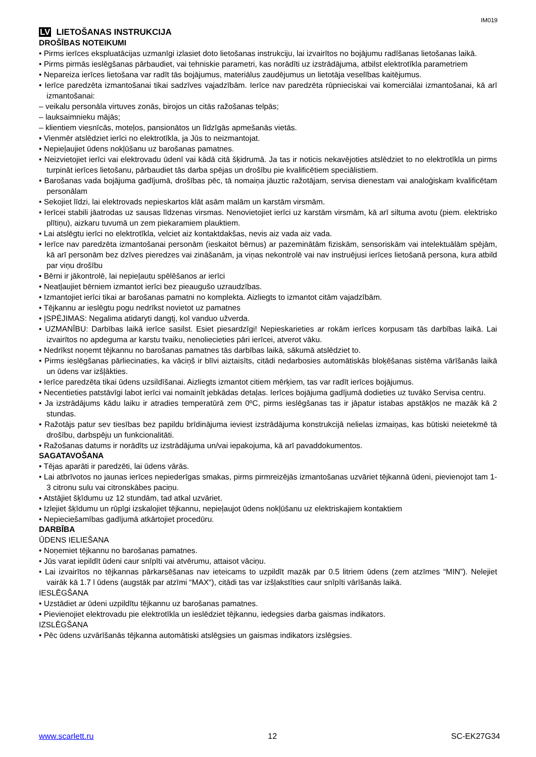IM019
LV LIETOŠANAS INSTRUKCIJA
DROŠĪBAS NOTEIKUMI
• Pirms ierīces ekspluatācijas uzmanīgi izlasiet doto lietošanas instrukciju, lai izvairītos no bojājumu radīšanas lietošanas laikā.
• Pirms pirmās ieslēgšanas pārbaudiet, vai tehniskie parametri, kas norādīti uz izstrādājuma, atbilst elektrotīkla parametriem
• Nepareiza ierīces lietošana var radīt tās bojājumus, materiālus zaudējumus un lietotāja veselības kaitējumus.
• Ierīce paredzēta izmantošanai tikai sadzīves vajadzībām. Ierīce nav paredzēta rūpnieciskai vai komerciālai izmantošanai, kā arī izmantošanai:
– veikalu personāla virtuves zonās, birojos un citās ražošanas telpās;
– lauksaimnieku mājās;
– klientiem viesnīcās, moteļos, pansionātos un līdzīgās apmešanās vietās.
• Vienmēr atslēdziet ierīci no elektrotīkla, ja Jūs to neizmantojat.
• Nepieļaujiet ūdens nokļūšanu uz barošanas pamatnes.
• Neizvietojiet ierīci vai elektrovadu ūdenī vai kādā citā šķidrumā. Ja tas ir noticis nekavējoties atslēdziet to no elektrotīkla un pirms turpināt ierīces lietošanu, pārbaudiet tās darba spējas un drošību pie kvalificētiem speciālistiem.
• Barošanas vada bojājuma gadījumā, drošības pēc, tā nomaiņa jāuztic ražotājam, servisa dienestam vai analoģiskam kvalificētam personālam
• Sekojiet līdzi, lai elektrovads nepieskartos klāt asām malām un karstām virsmām.
• Ierīcei stabili jāatrodas uz sausas līdzenas virsmas. Nenovietojiet ierīci uz karstām virsmām, kā arī siltuma avotu (piem. elektrisko plītiņu), aizkaru tuvumā un zem piekaramiem plauktiem.
• Lai atslēgtu ierīci no elektrotīkla, velciet aiz kontaktdakšas, nevis aiz vada aiz vada.
• Ierīce nav paredzēta izmantošanai personām (ieskaitot bērnus) ar pazeminātām fiziskām, sensoriskām vai intelektuālām spējām, kā arī personām bez dzīves pieredzes vai zināšanām, ja viņas nekontrolē vai nav instruējusi ierīces lietošanā persona, kura atbild par viņu drošību
• Bērni ir jākontrolē, lai nepieļautu spēlēšanos ar ierīci
• Neatļaujiet bērniem izmantot ierīci bez pieaugušo uzraudzības.
• Izmantojiet ierīci tikai ar barošanas pamatni no komplekta. Aizliegts to izmantot citām vajadzībām.
• Tējkannu ar ieslēgtu pogu nedrīkst novietot uz pamatnes
• ĮSPĖJIMAS: Negalima atidaryti dangtį, kol vanduo užverda.
• UZMANĪBU: Darbības laikā ierīce sasilst. Esiet piesardzīgi! Nepieskarieties ar rokām ierīces korpusam tās darbības laikā. Lai izvairītos no apdeguma ar karstu tvaiku, nenoliecieties pāri ierīcei, atverot vāku.
• Nedrīkst noņemt tējkannu no barošanas pamatnes tās darbības laikā, sākumā atslēdziet to.
• Pirms ieslēgšanas pārliecinaties, ka vāciņš ir blīvi aiztaisīts, citādi nedarbosies automātiskās bloķēšanas sistēma vārīšanās laikā un ūdens var izšļākties.
• Ierīce paredzēta tikai ūdens uzsildīšanai. Aizliegts izmantot citiem mērķiem, tas var radīt ierīces bojājumus.
• Necentieties patstāvīgi labot ierīci vai nomainīt jebkādas detaļas. Ierīces bojājuma gadījumā dodieties uz tuvāko Servisa centru.
• Ja izstrādājums kādu laiku ir atradies temperatūrā zem 0ºC, pirms ieslēgšanas tas ir jāpatur istabas apstākļos ne mazāk kā 2 stundas.
• Ražotājs patur sev tiesības bez papildu brīdinājuma ieviest izstrādājuma konstrukcijā nelielas izmaiņas, kas būtiski neietekmē tā drošību, darbspēju un funkcionalitāti.
• Ražošanas datums ir norādīts uz izstrādājuma un/vai iepakojuma, kā arī pavaddokumentos.
SAGATAVOŠANA
• Tējas aparāti ir paredzēti, lai ūdens vārās.
• Lai atbrīvotos no jaunas ierīces nepiederīgas smakas, pirms pirmreizējās izmantošanas uzvāriet tējkannā ūdeni, pievienojot tam 1-3 citronu sulu vai citronskābes paciņu.
• Atstājiet šķīdumu uz 12 stundām, tad atkal uzvāriet.
• Izlejiet šķīdumu un rūpīgi izskalojiet tējkannu, nepieļaujot ūdens nokļūšanu uz elektriskajiem kontaktiem
• Nepieciešamības gadījumā atkārtojiet procedūru.
DARBĪBA
ŪDENS IELIEŠANA
• Noņemiet tējkannu no barošanas pamatnes.
• Jūs varat iepildīt ūdeni caur snīpīti vai atvērumu, attaisot vāciņu.
• Lai izvairītos no tējkannas pārkarsēšanas nav ieteicams to uzpildīt mazāk par 0.5 litriem ūdens (zem atzīmes “MIN”). Nelejiet vairāk kā 1.7 l ūdens (augstāk par atzīmi “MAX“), citādi tas var izšļakstīties caur snīpīti vārīšanās laikā.
IESLĒGŠANA
• Uzstādiet ar ūdeni uzpildītu tējkannu uz barošanas pamatnes.
• Pievienojiet elektrovadu pie elektrotīkla un ieslēdziet tējkannu, iedegsies darba gaismas indikators.
IZSLĒGŠANA
• Pēc ūdens uzvārīšanās tējkanna automātiski atslēgsies un gaismas indikators izslēgsies.
www.scarlett.ru 12 SC-EK27G34